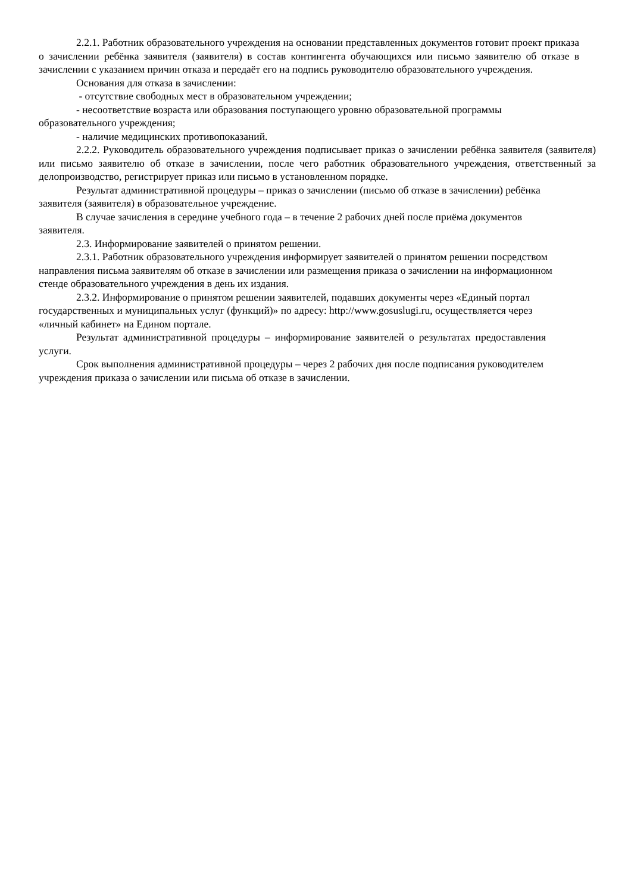2.2.1. Работник образовательного учреждения на основании представленных документов готовит проект приказа о зачислении ребёнка заявителя (заявителя) в состав контингента обучающихся или письмо заявителю об отказе в зачислении с указанием причин отказа и передаёт его на подпись руководителю образовательного учреждения.
Основания для отказа в зачислении:
- отсутствие свободных мест в образовательном учреждении;
- несоответствие возраста или образования поступающего уровню образовательной программы образовательного учреждения;
- наличие медицинских противопоказаний.
2.2.2. Руководитель образовательного учреждения подписывает приказ о зачислении ребёнка заявителя (заявителя) или письмо заявителю об отказе в зачислении, после чего работник образовательного учреждения, ответственный за делопроизводство, регистрирует приказ или письмо в установленном порядке.
Результат административной процедуры – приказ о зачислении (письмо об отказе в зачислении) ребёнка заявителя (заявителя) в образовательное учреждение.
В случае зачисления в середине учебного года – в течение 2 рабочих дней после приёма документов заявителя.
2.3. Информирование заявителей о принятом решении.
2.3.1. Работник образовательного учреждения информирует заявителей о принятом решении посредством направления письма заявителям об отказе в зачислении или размещения приказа о зачислении на информационном стенде образовательного учреждения в день их издания.
2.3.2. Информирование о принятом решении заявителей, подавших документы через «Единый портал государственных и муниципальных услуг (функций)» по адресу: http://www.gosuslugi.ru, осуществляется через «личный кабинет» на Едином портале.
Результат административной процедуры – информирование заявителей о результатах предоставления услуги.
Срок выполнения административной процедуры – через 2 рабочих дня после подписания руководителем учреждения приказа о зачислении или письма об отказе в зачислении.